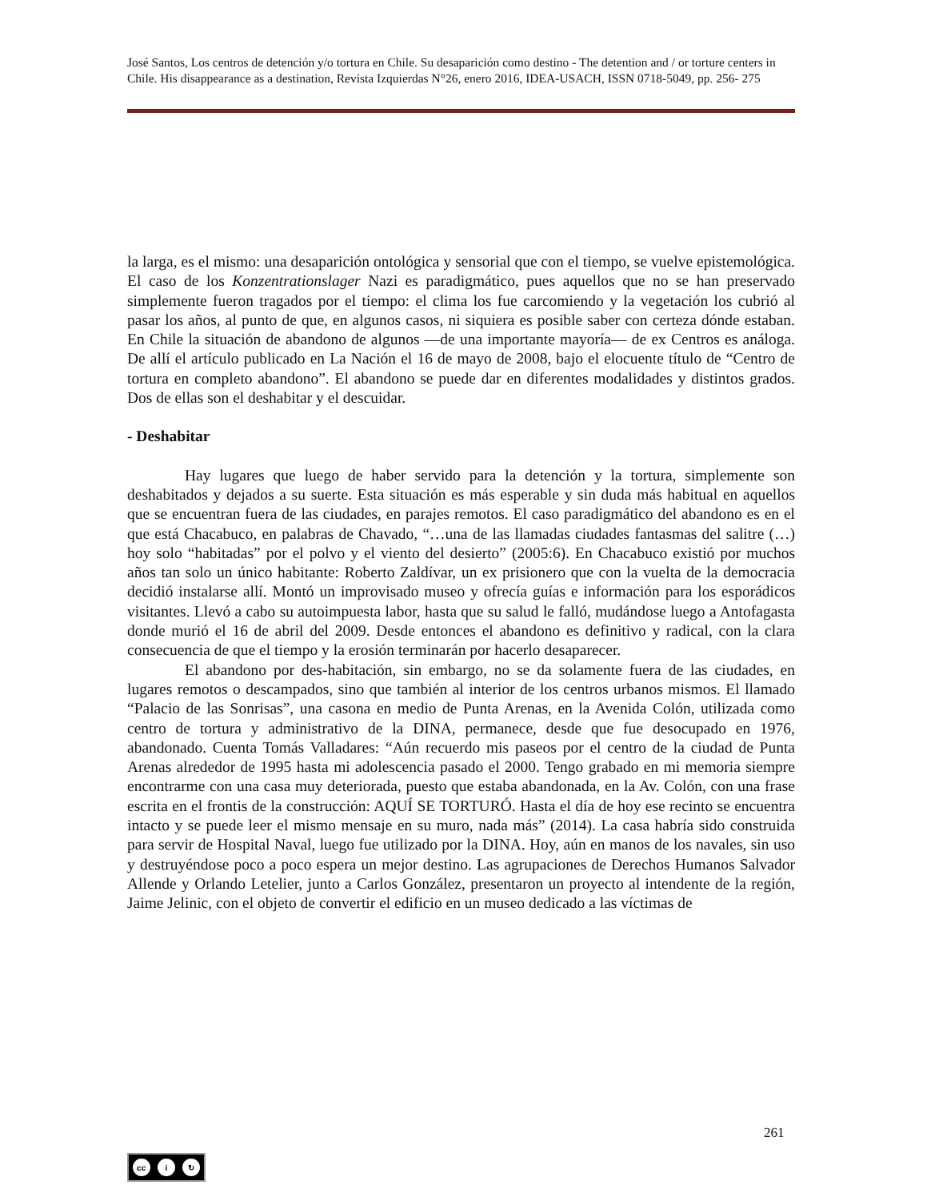José Santos, Los centros de detención y/o tortura en Chile. Su desaparición como destino - The detention and / or torture centers in Chile. His disappearance as a destination, Revista Izquierdas N°26, enero 2016, IDEA-USACH, ISSN 0718-5049, pp. 256- 275
la larga, es el mismo: una desaparición ontológica y sensorial que con el tiempo, se vuelve epistemológica. El caso de los Konzentrationslager Nazi es paradigmático, pues aquellos que no se han preservado simplemente fueron tragados por el tiempo: el clima los fue carcomiendo y la vegetación los cubrió al pasar los años, al punto de que, en algunos casos, ni siquiera es posible saber con certeza dónde estaban. En Chile la situación de abandono de algunos —de una importante mayoría— de ex Centros es análoga. De allí el artículo publicado en La Nación el 16 de mayo de 2008, bajo el elocuente título de “Centro de tortura en completo abandono”. El abandono se puede dar en diferentes modalidades y distintos grados. Dos de ellas son el deshabitar y el descuidar.
- Deshabitar
Hay lugares que luego de haber servido para la detención y la tortura, simplemente son deshabitados y dejados a su suerte. Esta situación es más esperable y sin duda más habitual en aquellos que se encuentran fuera de las ciudades, en parajes remotos. El caso paradigmático del abandono es en el que está Chacabuco, en palabras de Chavado, “…una de las llamadas ciudades fantasmas del salitre (…) hoy solo “habitadas” por el polvo y el viento del desierto” (2005:6). En Chacabuco existió por muchos años tan solo un único habitante: Roberto Zaldívar, un ex prisionero que con la vuelta de la democracia decidió instalarse allí. Montó un improvisado museo y ofrecía guías e información para los esporádicos visitantes. Llevó a cabo su autoimpuesta labor, hasta que su salud le falló, mudándose luego a Antofagasta donde murió el 16 de abril del 2009. Desde entonces el abandono es definitivo y radical, con la clara consecuencia de que el tiempo y la erosión terminarán por hacerlo desaparecer.
El abandono por des-habitación, sin embargo, no se da solamente fuera de las ciudades, en lugares remotos o descampados, sino que también al interior de los centros urbanos mismos. El llamado “Palacio de las Sonrisas”, una casona en medio de Punta Arenas, en la Avenida Colón, utilizada como centro de tortura y administrativo de la DINA, permanece, desde que fue desocupado en 1976, abandonado. Cuenta Tomás Valladares: “Aún recuerdo mis paseos por el centro de la ciudad de Punta Arenas alrededor de 1995 hasta mi adolescencia pasado el 2000. Tengo grabado en mi memoria siempre encontrarme con una casa muy deteriorada, puesto que estaba abandonada, en la Av. Colón, con una frase escrita en el frontis de la construcción: AQUÍ SE TORTURÓ. Hasta el día de hoy ese recinto se encuentra intacto y se puede leer el mismo mensaje en su muro, nada más” (2014). La casa habría sido construida para servir de Hospital Naval, luego fue utilizado por la DINA. Hoy, aún en manos de los navales, sin uso y destruyéndose poco a poco espera un mejor destino. Las agrupaciones de Derechos Humanos Salvador Allende y Orlando Letelier, junto a Carlos González, presentaron un proyecto al intendente de la región, Jaime Jelinic, con el objeto de convertir el edificio en un museo dedicado a las víctimas de
261
cc i ↻